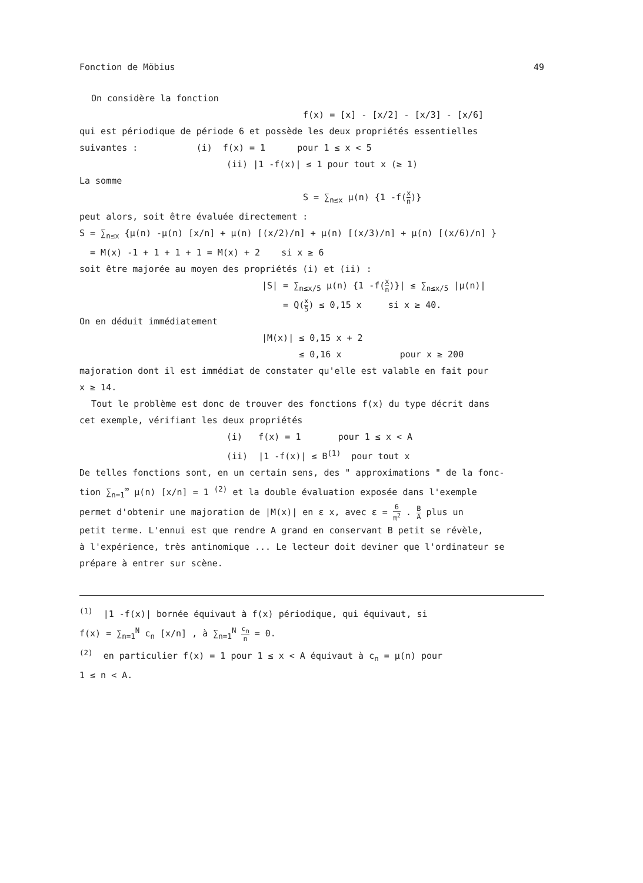Fonction de Möbius 49
On considère la fonction
f(x) = [x] - [x/2] - [x/3] - [x/6]
qui est périodique de période 6 et possède les deux propriétés essentielles
suivantes : (i) f(x) = 1 pour 1 ≤ x < 5
(ii) |1 -f(x)| ≤ 1 pour tout x (≥ 1)
La somme
S = ∑<sub>n≤x</sub> μ(n) {1 -f(x n)}
peut alors, soit être évaluée directement :
S = ∑<sub>n≤x</sub> {μ(n) -μ(n) [x/n] + μ(n) [(x/2)/n] + μ(n) [(x/3)/n] + μ(n) [(x/6)/n] }
= M(x) -1 + 1 + 1 + 1 = M(x) + 2 si x ≥ 6
soit être majorée au moyen des propriétés (i) et (ii) :
|S| = ∑<sub>n≤x/5</sub> μ(n) {1 -f(x n)}| ≤ ∑<sub>n≤x/5</sub> |μ(n)|
= Q(x 5) ≤ 0,15 x si x ≥ 40.
On en déduit immédiatement
|M(x)| ≤ 0,15 x + 2
≤ 0,16 x pour x ≥ 200
majoration dont il est immédiat de constater qu'elle est valable en fait pour
x ≥ 14.
Tout le problème est donc de trouver des fonctions f(x) du type décrit dans
cet exemple, vérifiant les deux propriétés
(i) f(x) = 1 pour 1 ≤ x < A
(ii) |1 -f(x)| ≤ B<sup>(1)</sup> pour tout x
De telles fonctions sont, en un certain sens, des " approximations " de la fonc-
tion ∑<sub>n=1</sub><sup>∞</sup> μ(n) [x/n] = 1 <sup>(2)</sup> et la double évaluation exposée dans l'exemple
permet d'obtenir une majoration de |M(x)| en ε x, avec ε = 6 π<sup>2</sup> . B A plus un
petit terme. L'ennui est que rendre A grand en conservant B petit se révèle,
à l'expérience, très antinomique ... Le lecteur doit deviner que l'ordinateur se
prépare à entrer sur scène.
<sup>(1)</sup> |1 -f(x)| bornée équivaut à f(x) périodique, qui équivaut, si
f(x) = ∑<sub>n=1</sub><sup>N</sup> c<sub>n</sub> [x/n] , à ∑<sub>n=1</sub><sup>N</sup> c<sub>n</sub> n = 0.
<sup>(2)</sup> en particulier f(x) = 1 pour 1 ≤ x < A équivaut à c<sub>n</sub> = μ(n) pour
1 ≤ n < A.